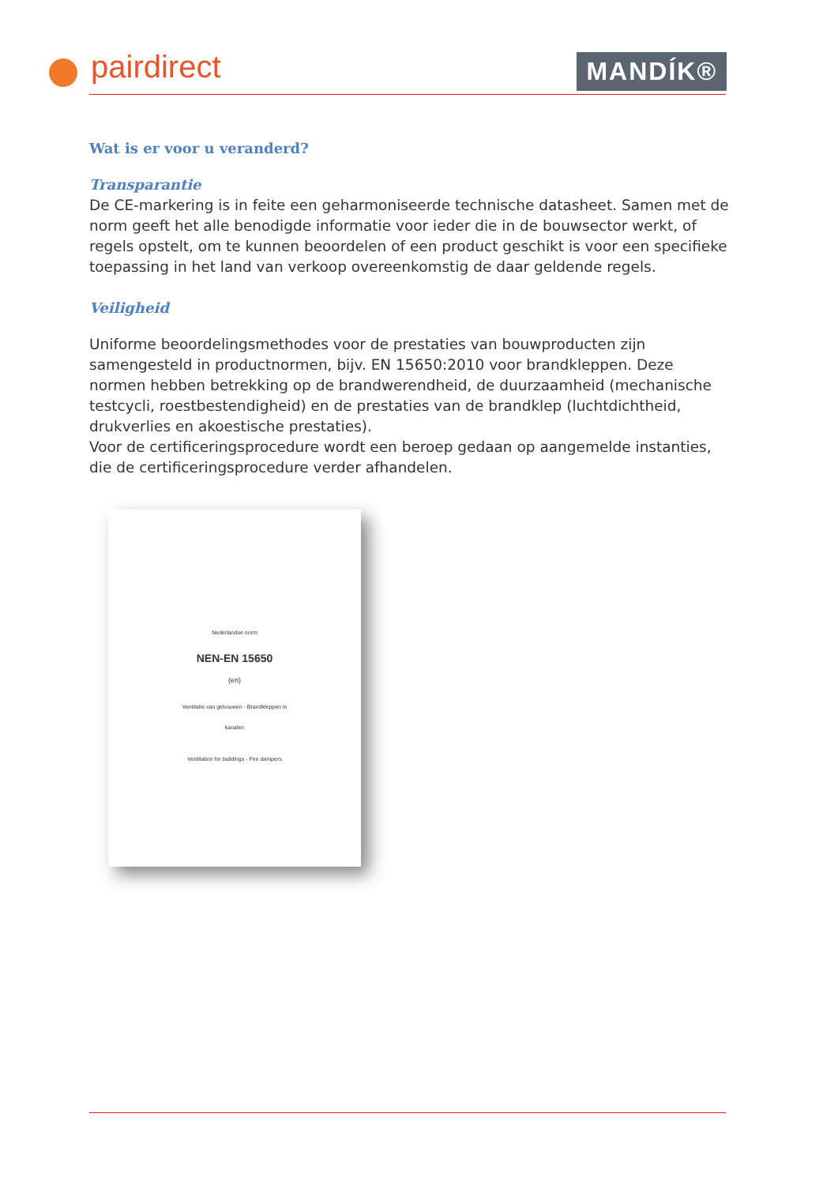pairdirect MANDÍK®
Wat is er voor u veranderd?
Transparantie
De CE-markering is in feite een geharmoniseerde technische datasheet. Samen met de norm geeft het alle benodigde informatie voor ieder die in de bouwsector werkt, of regels opstelt, om te kunnen beoordelen of een product geschikt is voor een specifieke toepassing in het land van verkoop overeenkomstig de daar geldende regels.
Veiligheid
Uniforme beoordelingsmethodes voor de prestaties van bouwproducten zijn samengesteld in productnormen, bijv. EN 15650:2010 voor brandkleppen. Deze normen hebben betrekking op de brandwerendheid, de duurzaamheid (mechanische testcycli, roestbestendigheid) en de prestaties van de brandklep (luchtdichtheid, drukverlies en akoestische prestaties).
Voor de certificeringsprocedure wordt een beroep gedaan op aangemelde instanties, die de certificeringsprocedure verder afhandelen.
Nederlandse norm
NEN-EN 15650
(en)
Ventilatie van gebouwen - Brandkleppen in
kanalen
Ventilation for buildings - Fire dampers